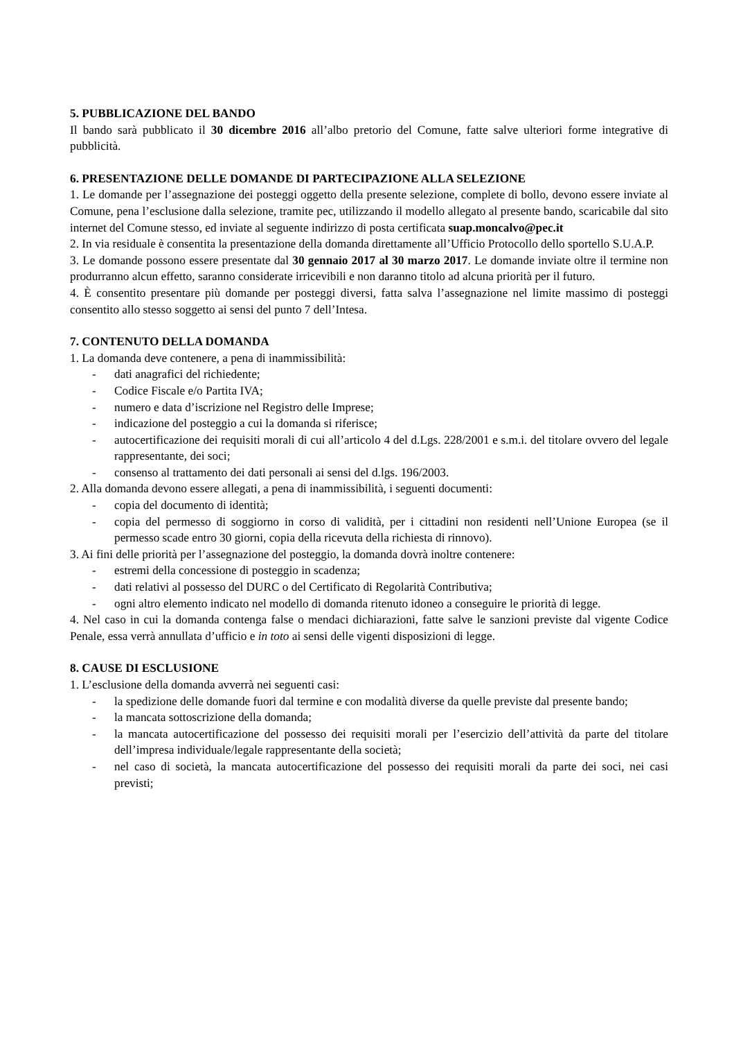5. PUBBLICAZIONE DEL BANDO
Il bando sarà pubblicato il 30 dicembre 2016 all’albo pretorio del Comune, fatte salve ulteriori forme integrative di pubblicità.
6. PRESENTAZIONE DELLE DOMANDE DI PARTECIPAZIONE ALLA SELEZIONE
1. Le domande per l’assegnazione dei posteggi oggetto della presente selezione, complete di bollo, devono essere inviate al Comune, pena l’esclusione dalla selezione, tramite pec, utilizzando il modello allegato al presente bando, scaricabile dal sito internet del Comune stesso, ed inviate al seguente indirizzo di posta certificata suap.moncalvo@pec.it
2. In via residuale è consentita la presentazione della domanda direttamente all’Ufficio Protocollo dello sportello S.U.A.P.
3. Le domande possono essere presentate dal 30 gennaio 2017 al 30 marzo 2017. Le domande inviate oltre il termine non produrranno alcun effetto, saranno considerate irricevibili e non daranno titolo ad alcuna priorità per il futuro.
4. È consentito presentare più domande per posteggi diversi, fatta salva l’assegnazione nel limite massimo di posteggi consentito allo stesso soggetto ai sensi del punto 7 dell’Intesa.
7. CONTENUTO DELLA DOMANDA
1. La domanda deve contenere, a pena di inammissibilità:
- dati anagrafici del richiedente;
- Codice Fiscale e/o Partita IVA;
- numero e data d’iscrizione nel Registro delle Imprese;
- indicazione del posteggio a cui la domanda si riferisce;
- autocertificazione dei requisiti morali di cui all’articolo 4 del d.Lgs. 228/2001 e s.m.i. del titolare ovvero del legale rappresentante, dei soci;
- consenso al trattamento dei dati personali ai sensi del d.lgs. 196/2003.
2. Alla domanda devono essere allegati, a pena di inammissibilità, i seguenti documenti:
- copia del documento di identità;
- copia del permesso di soggiorno in corso di validità, per i cittadini non residenti nell’Unione Europea (se il permesso scade entro 30 giorni, copia della ricevuta della richiesta di rinnovo).
3. Ai fini delle priorità per l’assegnazione del posteggio, la domanda dovrà inoltre contenere:
- estremi della concessione di posteggio in scadenza;
- dati relativi al possesso del DURC o del Certificato di Regolarità Contributiva;
- ogni altro elemento indicato nel modello di domanda ritenuto idoneo a conseguire le priorità di legge.
4. Nel caso in cui la domanda contenga false o mendaci dichiarazioni, fatte salve le sanzioni previste dal vigente Codice Penale, essa verrà annullata d’ufficio e in toto ai sensi delle vigenti disposizioni di legge.
8. CAUSE DI ESCLUSIONE
1. L’esclusione della domanda avverrà nei seguenti casi:
- la spedizione delle domande fuori dal termine e con modalità diverse da quelle previste dal presente bando;
- la mancata sottoscrizione della domanda;
- la mancata autocertificazione del possesso dei requisiti morali per l’esercizio dell’attività da parte del titolare dell’impresa individuale/legale rappresentante della società;
- nel caso di società, la mancata autocertificazione del possesso dei requisiti morali da parte dei soci, nei casi previsti;